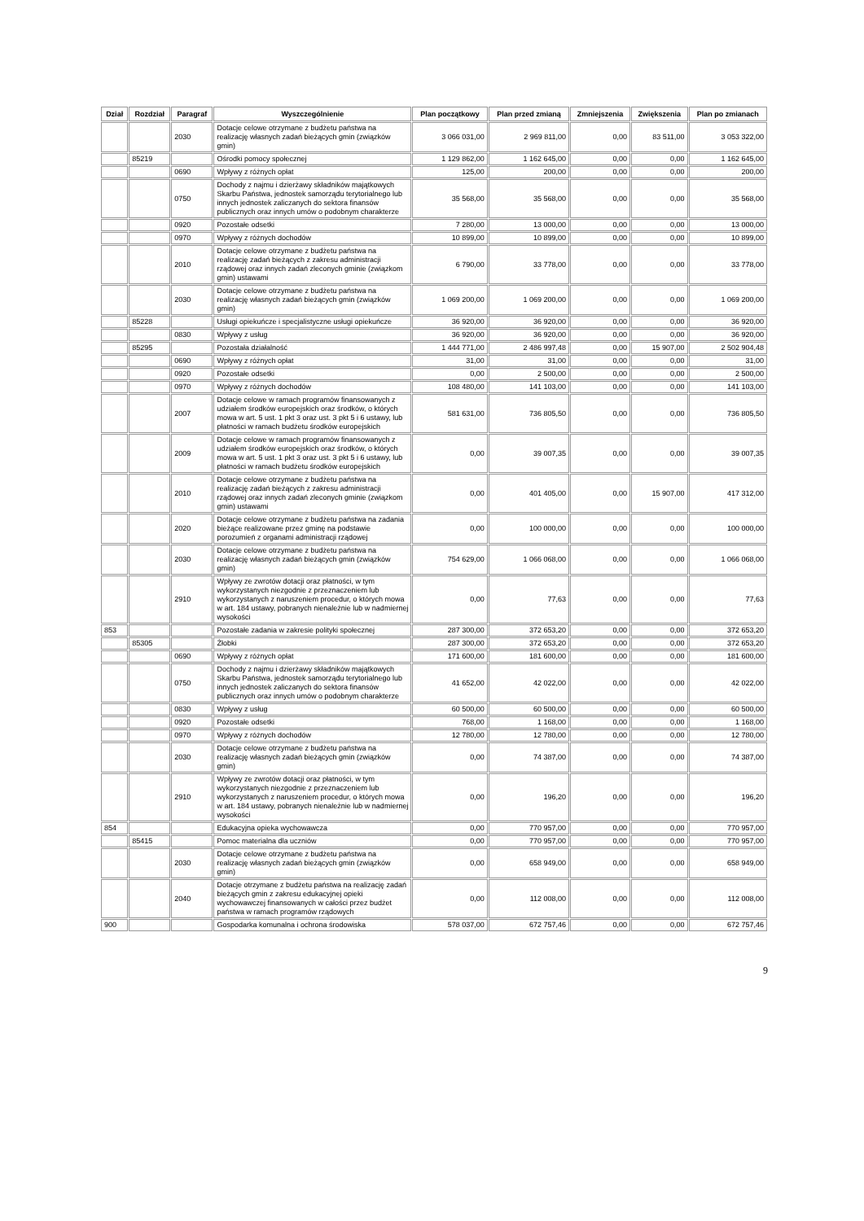| Dział | Rozdział | Paragraf | Wyszczególnienie | Plan początkowy | Plan przed zmianą | Zmniejszenia | Zwiększenia | Plan po zmianach |
| --- | --- | --- | --- | --- | --- | --- | --- | --- |
| | | 2030 | Dotacje celowe otrzymane z budżetu państwa na realizację własnych zadań bieżących gmin (związków gmin) | 3 066 031,00 | 2 969 811,00 | 0,00 | 83 511,00 | 3 053 322,00 |
| | 85219 | | Ośrodki pomocy społecznej | 1 129 862,00 | 1 162 645,00 | 0,00 | 0,00 | 1 162 645,00 |
| | | 0690 | Wpływy z różnych opłat | 125,00 | 200,00 | 0,00 | 0,00 | 200,00 |
| | | 0750 | Dochody z najmu i dzierżawy składników majątkowych Skarbu Państwa, jednostek samorządu terytorialnego lub innych jednostek zaliczanych do sektora finansów publicznych oraz innych umów o podobnym charakterze | 35 568,00 | 35 568,00 | 0,00 | 0,00 | 35 568,00 |
| | | 0920 | Pozostałe odsetki | 7 280,00 | 13 000,00 | 0,00 | 0,00 | 13 000,00 |
| | | 0970 | Wpływy z różnych dochodów | 10 899,00 | 10 899,00 | 0,00 | 0,00 | 10 899,00 |
| | | 2010 | Dotacje celowe otrzymane z budżetu państwa na realizację zadań bieżących z zakresu administracji rządowej oraz innych zadań zleconych gminie (związkom gmin) ustawami | 6 790,00 | 33 778,00 | 0,00 | 0,00 | 33 778,00 |
| | | 2030 | Dotacje celowe otrzymane z budżetu państwa na realizację własnych zadań bieżących gmin (związków gmin) | 1 069 200,00 | 1 069 200,00 | 0,00 | 0,00 | 1 069 200,00 |
| | 85228 | | Usługi opiekuńcze i specjalistyczne usługi opiekuńcze | 36 920,00 | 36 920,00 | 0,00 | 0,00 | 36 920,00 |
| | | 0830 | Wpływy z usług | 36 920,00 | 36 920,00 | 0,00 | 0,00 | 36 920,00 |
| | 85295 | | Pozostała działalność | 1 444 771,00 | 2 486 997,48 | 0,00 | 15 907,00 | 2 502 904,48 |
| | | 0690 | Wpływy z różnych opłat | 31,00 | 31,00 | 0,00 | 0,00 | 31,00 |
| | | 0920 | Pozostałe odsetki | 0,00 | 2 500,00 | 0,00 | 0,00 | 2 500,00 |
| | | 0970 | Wpływy z różnych dochodów | 108 480,00 | 141 103,00 | 0,00 | 0,00 | 141 103,00 |
| | | 2007 | Dotacje celowe w ramach programów finansowanych z udziałem środków europejskich oraz środków, o których mowa w art. 5 ust. 1 pkt 3 oraz ust. 3 pkt 5 i 6 ustawy, lub płatności w ramach budżetu środków europejskich | 581 631,00 | 736 805,50 | 0,00 | 0,00 | 736 805,50 |
| | | 2009 | Dotacje celowe w ramach programów finansowanych z udziałem środków europejskich oraz środków, o których mowa w art. 5 ust. 1 pkt 3 oraz ust. 3 pkt 5 i 6 ustawy, lub płatności w ramach budżetu środków europejskich | 0,00 | 39 007,35 | 0,00 | 0,00 | 39 007,35 |
| | | 2010 | Dotacje celowe otrzymane z budżetu państwa na realizację zadań bieżących z zakresu administracji rządowej oraz innych zadań zleconych gminie (związkom gmin) ustawami | 0,00 | 401 405,00 | 0,00 | 15 907,00 | 417 312,00 |
| | | 2020 | Dotacje celowe otrzymane z budżetu państwa na zadania bieżące realizowane przez gminę na podstawie porozumień z organami administracji rządowej | 0,00 | 100 000,00 | 0,00 | 0,00 | 100 000,00 |
| | | 2030 | Dotacje celowe otrzymane z budżetu państwa na realizację własnych zadań bieżących gmin (związków gmin) | 754 629,00 | 1 066 068,00 | 0,00 | 0,00 | 1 066 068,00 |
| | | 2910 | Wpływy ze zwrotów dotacji oraz płatności, w tym wykorzystanych niezgodnie z przeznaczeniem lub wykorzystanych z naruszeniem procedur, o których mowa w art. 184 ustawy, pobranych nienależnie lub w nadmiernej wysokości | 0,00 | 77,63 | 0,00 | 0,00 | 77,63 |
| 853 | | | Pozostałe zadania w zakresie polityki społecznej | 287 300,00 | 372 653,20 | 0,00 | 0,00 | 372 653,20 |
| | 85305 | | Żłobki | 287 300,00 | 372 653,20 | 0,00 | 0,00 | 372 653,20 |
| | | 0690 | Wpływy z różnych opłat | 171 600,00 | 181 600,00 | 0,00 | 0,00 | 181 600,00 |
| | | 0750 | Dochody z najmu i dzierżawy składników majątkowych Skarbu Państwa, jednostek samorządu terytorialnego lub innych jednostek zaliczanych do sektora finansów publicznych oraz innych umów o podobnym charakterze | 41 652,00 | 42 022,00 | 0,00 | 0,00 | 42 022,00 |
| | | 0830 | Wpływy z usług | 60 500,00 | 60 500,00 | 0,00 | 0,00 | 60 500,00 |
| | | 0920 | Pozostałe odsetki | 768,00 | 1 168,00 | 0,00 | 0,00 | 1 168,00 |
| | | 0970 | Wpływy z różnych dochodów | 12 780,00 | 12 780,00 | 0,00 | 0,00 | 12 780,00 |
| | | 2030 | Dotacje celowe otrzymane z budżetu państwa na realizację własnych zadań bieżących gmin (związków gmin) | 0,00 | 74 387,00 | 0,00 | 0,00 | 74 387,00 |
| | | 2910 | Wpływy ze zwrotów dotacji oraz płatności, w tym wykorzystanych niezgodnie z przeznaczeniem lub wykorzystanych z naruszeniem procedur, o których mowa w art. 184 ustawy, pobranych nienależnie lub w nadmiernej wysokości | 0,00 | 196,20 | 0,00 | 0,00 | 196,20 |
| 854 | | | Edukacyjna opieka wychowawcza | 0,00 | 770 957,00 | 0,00 | 0,00 | 770 957,00 |
| | 85415 | | Pomoc materialna dla uczniów | 0,00 | 770 957,00 | 0,00 | 0,00 | 770 957,00 |
| | | 2030 | Dotacje celowe otrzymane z budżetu państwa na realizację własnych zadań bieżących gmin (związków gmin) | 0,00 | 658 949,00 | 0,00 | 0,00 | 658 949,00 |
| | | 2040 | Dotacje otrzymane z budżetu państwa na realizację zadań bieżących gmin z zakresu edukacyjnej opieki wychowawczej finansowanych w całości przez budżet państwa w ramach programów rządowych | 0,00 | 112 008,00 | 0,00 | 0,00 | 112 008,00 |
| 900 | | | Gospodarka komunalna i ochrona środowiska | 578 037,00 | 672 757,46 | 0,00 | 0,00 | 672 757,46 |
9